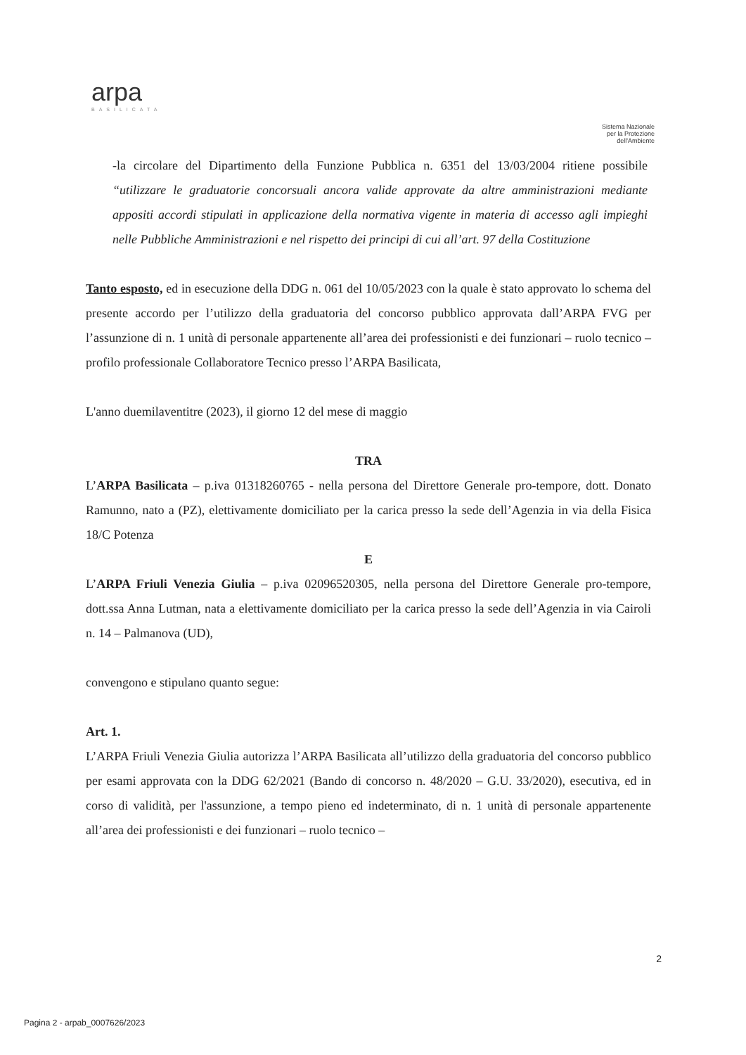arpa
BASILICATA
Sistema Nazionale
per la Protezione
dell'Ambiente
-la circolare del Dipartimento della Funzione Pubblica n. 6351 del 13/03/2004 ritiene possibile “utilizzare le graduatorie concorsuali ancora valide approvate da altre amministrazioni mediante appositi accordi stipulati in applicazione della normativa vigente in materia di accesso agli impieghi nelle Pubbliche Amministrazioni e nel rispetto dei principi di cui all’art. 97 della Costituzione
Tanto esposto, ed in esecuzione della DDG n. 061 del 10/05/2023 con la quale è stato approvato lo schema del presente accordo per l’utilizzo della graduatoria del concorso pubblico approvata dall’ARPA FVG per l’assunzione di n. 1 unità di personale appartenente all’area dei professionisti e dei funzionari – ruolo tecnico – profilo professionale Collaboratore Tecnico presso l’ARPA Basilicata,
L'anno duemilaventitre (2023), il giorno 12 del mese di maggio
TRA
L’ARPA Basilicata – p.iva 01318260765 - nella persona del Direttore Generale pro-tempore, dott. Donato Ramunno, nato a (PZ), elettivamente domiciliato per la carica presso la sede dell’Agenzia in via della Fisica 18/C Potenza
E
L’ARPA Friuli Venezia Giulia – p.iva 02096520305, nella persona del Direttore Generale pro-tempore, dott.ssa Anna Lutman, nata a elettivamente domiciliato per la carica presso la sede dell’Agenzia in via Cairoli n. 14 – Palmanova (UD),
convengono e stipulano quanto segue:
Art. 1.
L’ARPA Friuli Venezia Giulia autorizza l’ARPA Basilicata all’utilizzo della graduatoria del concorso pubblico per esami approvata con la DDG 62/2021 (Bando di concorso n. 48/2020 – G.U. 33/2020), esecutiva, ed in corso di validità, per l'assunzione, a tempo pieno ed indeterminato, di n. 1 unità di personale appartenente all’area dei professionisti e dei funzionari – ruolo tecnico –
2
Pagina 2 - arpab_0007626/2023